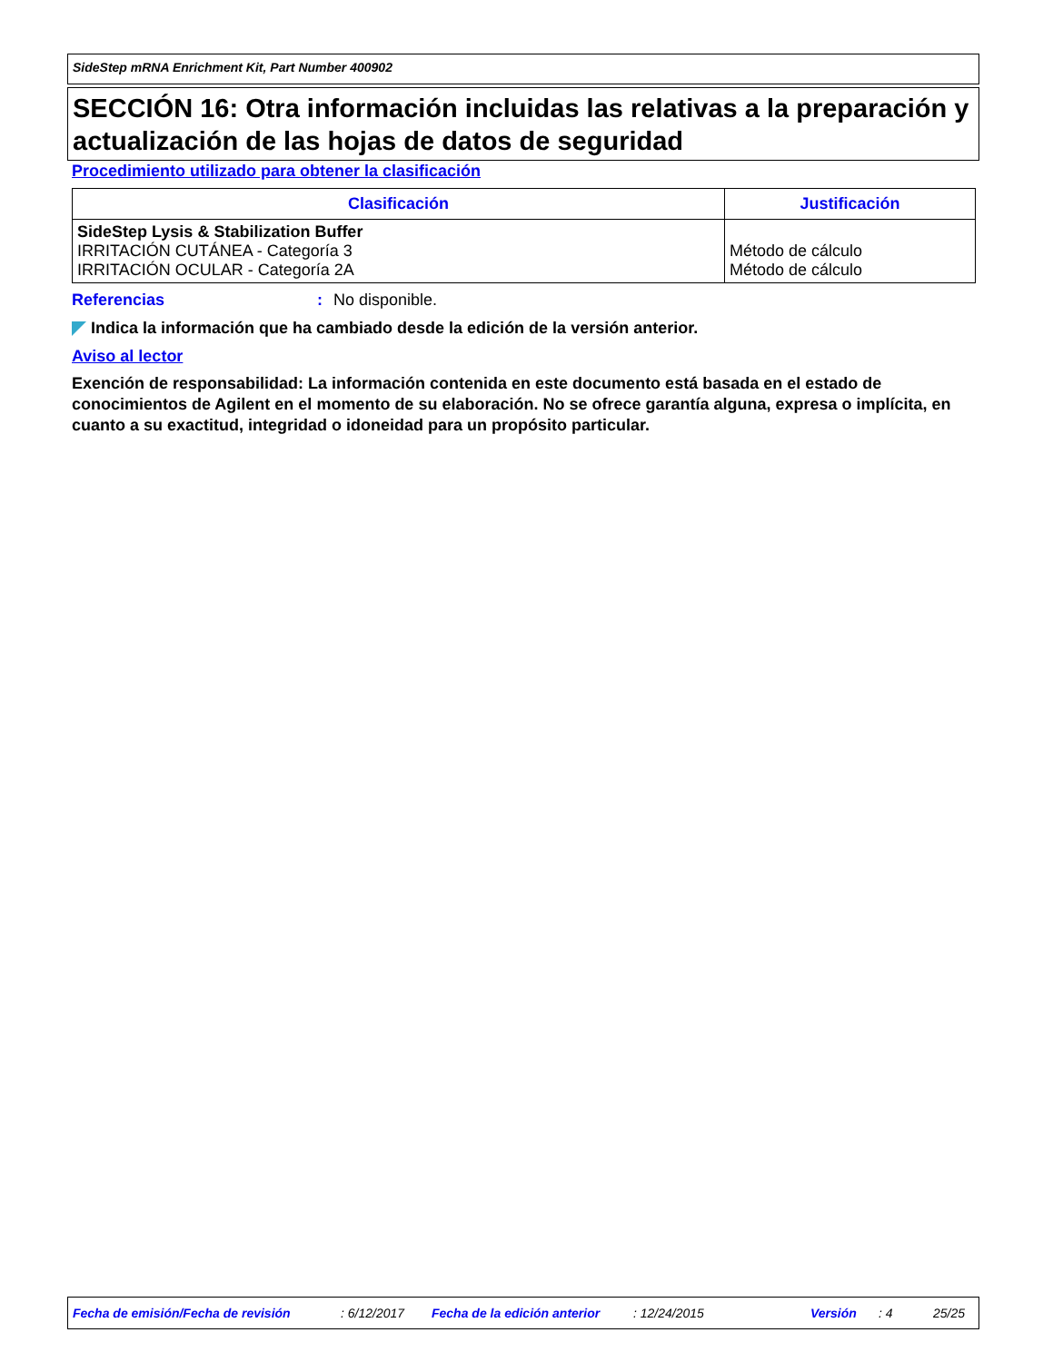SideStep mRNA Enrichment Kit, Part Number 400902
SECCIÓN 16: Otra información incluidas las relativas a la preparación y actualización de las hojas de datos de seguridad
Procedimiento utilizado para obtener la clasificación
| Clasificación | Justificación |
| --- | --- |
| SideStep Lysis & Stabilization Buffer IRRITACIÓN CUTÁNEA - Categoría 3 IRRITACIÓN OCULAR - Categoría 2A | Método de cálculo Método de cálculo |
Referencias: No disponible.
Indica la información que ha cambiado desde la edición de la versión anterior.
Aviso al lector
Exención de responsabilidad: La información contenida en este documento está basada en el estado de conocimientos de Agilent en el momento de su elaboración. No se ofrece garantía alguna, expresa o implícita, en cuanto a su exactitud, integridad o idoneidad para un propósito particular.
Fecha de emisión/Fecha de revisión: 6/12/2017 Fecha de la edición anterior: 12/24/2015 Versión: 4 25/25